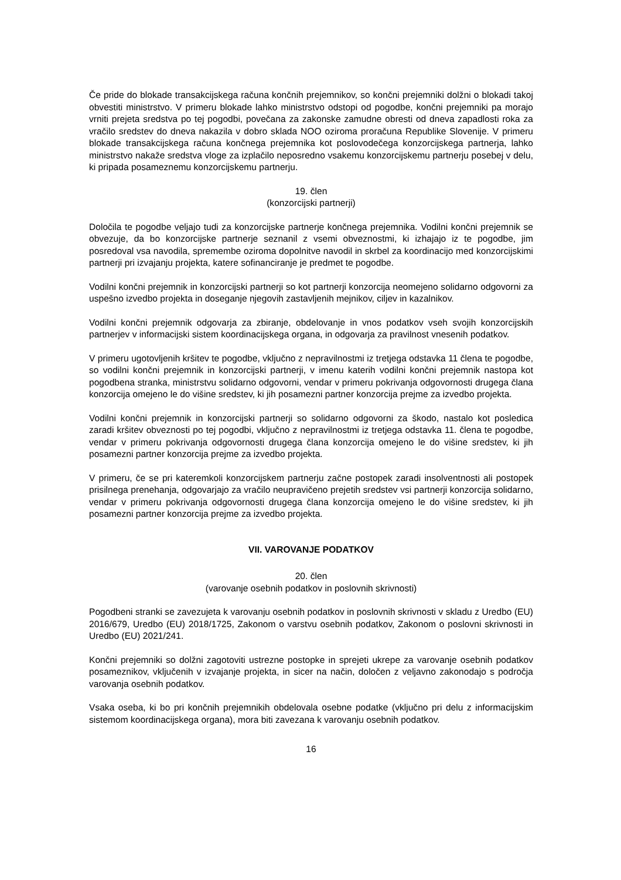Če pride do blokade transakcijskega računa končnih prejemnikov, so končni prejemniki dolžni o blokadi takoj obvestiti ministrstvo. V primeru blokade lahko ministrstvo odstopi od pogodbe, končni prejemniki pa morajo vrniti prejeta sredstva po tej pogodbi, povečana za zakonske zamudne obresti od dneva zapadlosti roka za vračilo sredstev do dneva nakazila v dobro sklada NOO oziroma proračuna Republike Slovenije. V primeru blokade transakcijskega računa končnega prejemnika kot poslovodečega konzorcijskega partnerja, lahko ministrstvo nakaže sredstva vloge za izplačilo neposredno vsakemu konzorcijskemu partnerju posebej v delu, ki pripada posameznemu konzorcijskemu partnerju.
19. člen
(konzorcijski partnerji)
Določila te pogodbe veljajo tudi za konzorcijske partnerje končnega prejemnika. Vodilni končni prejemnik se obvezuje, da bo konzorcijske partnerje seznanil z vsemi obveznostmi, ki izhajajo iz te pogodbe, jim posredoval vsa navodila, spremembe oziroma dopolnitve navodil in skrbel za koordinacijo med konzorcijskimi partnerji pri izvajanju projekta, katere sofinanciranje je predmet te pogodbe.
Vodilni končni prejemnik in konzorcijski partnerji so kot partnerji konzorcija neomejeno solidarno odgovorni za uspešno izvedbo projekta in doseganje njegovih zastavljenih mejnikov, ciljev in kazalnikov.
Vodilni končni prejemnik odgovarja za zbiranje, obdelovanje in vnos podatkov vseh svojih konzorcijskih partnerjev v informacijski sistem koordinacijskega organa, in odgovarja za pravilnost vnesenih podatkov.
V primeru ugotovljenih kršitev te pogodbe, vključno z nepravilnostmi iz tretjega odstavka 11 člena te pogodbe, so vodilni končni prejemnik in konzorcijski partnerji, v imenu katerih vodilni končni prejemnik nastopa kot pogodbena stranka, ministrstvu solidarno odgovorni, vendar v primeru pokrivanja odgovornosti drugega člana konzorcija omejeno le do višine sredstev, ki jih posamezni partner konzorcija prejme za izvedbo projekta.
Vodilni končni prejemnik in konzorcijski partnerji so solidarno odgovorni za škodo, nastalo kot posledica zaradi kršitev obveznosti po tej pogodbi, vključno z nepravilnostmi iz tretjega odstavka 11. člena te pogodbe, vendar v primeru pokrivanja odgovornosti drugega člana konzorcija omejeno le do višine sredstev, ki jih posamezni partner konzorcija prejme za izvedbo projekta.
V primeru, če se pri kateremkoli konzorcijskem partnerju začne postopek zaradi insolventnosti ali postopek prisilnega prenehanja, odgovarjajo za vračilo neupravičeno prejetih sredstev vsi partnerji konzorcija solidarno, vendar v primeru pokrivanja odgovornosti drugega člana konzorcija omejeno le do višine sredstev, ki jih posamezni partner konzorcija prejme za izvedbo projekta.
VII. VAROVANJE PODATKOV
20. člen
(varovanje osebnih podatkov in poslovnih skrivnosti)
Pogodbeni stranki se zavezujeta k varovanju osebnih podatkov in poslovnih skrivnosti v skladu z Uredbo (EU) 2016/679, Uredbo (EU) 2018/1725, Zakonom o varstvu osebnih podatkov, Zakonom o poslovni skrivnosti in Uredbo (EU) 2021/241.
Končni prejemniki so dolžni zagotoviti ustrezne postopke in sprejeti ukrepe za varovanje osebnih podatkov posameznikov, vključenih v izvajanje projekta, in sicer na način, določen z veljavno zakonodajo s področja varovanja osebnih podatkov.
Vsaka oseba, ki bo pri končnih prejemnikih obdelovala osebne podatke (vključno pri delu z informacijskim sistemom koordinacijskega organa), mora biti zavezana k varovanju osebnih podatkov.
16